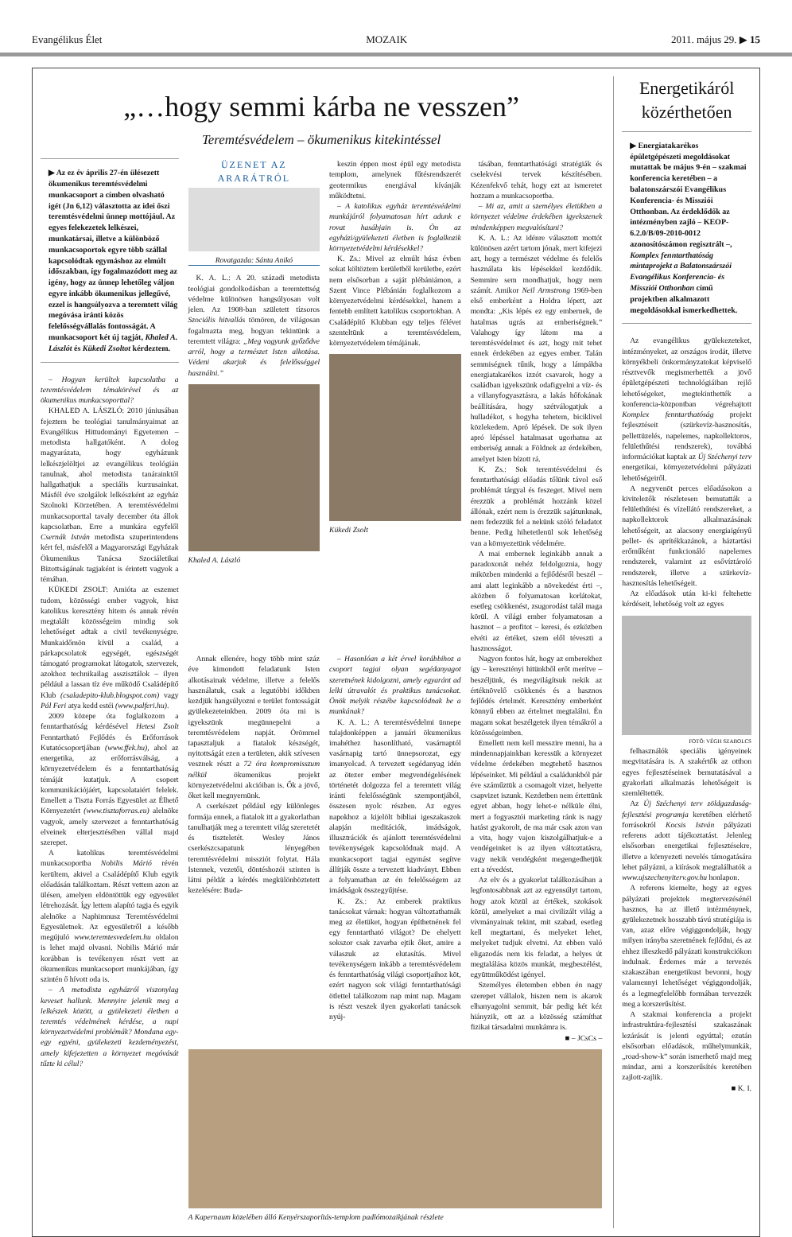Evangélikus Élet MOZAIK 2011. május 29. ▶ 15
„…hogy semmi kárba ne vesszen”
Teremtésvédelem – ökumenikus kitekintéssel
▶ Az ez év április 27-én ülésezett ökumenikus teremtésvédelmi munkacsoport a címben olvasható igét (Jn 6,12) választotta az idei őszi teremtésvédelmi ünnep mottójául. Az egyes felekezetek lelkészei, munkatársai, illetve a különböző munkacsoportok egyre több szállal kapcsolódtak egymáshoz az elmúlt időszakban, így fogalmazódott meg az igény, hogy az ünnep lehetőleg váljon egyre inkább ökumenikus jellegűvé, ezzel is hangsúlyozva a teremtett világ megóvása iránti közös felelősségvállalás fontosságát. A munkacsoport két új tagját, Khaled A. Lászlót és Kükedi Zsoltot kérdeztem.
– Hogyan kerültek kapcsolatba a teremtésvédelem témakörével és az ökumenikus munkacsoporttal?
KHALED A. LÁSZLÓ: 2010 júniusában fejeztem be teológiai tanulmányaimat az Evangélikus Hittudományi Egyetemen – metodista hallgatóként. A dolog magyarázata, hogy egyházunk lelkészjelöltjei az evangélikus teológián tanulnak, ahol metodista tanárainktól hallgathatjuk a speciális kurzusainkat. Másfél éve szolgálok lelkészként az egyház Szolnoki Körzetében. A teremtésvédelmi munkacsoporttal tavaly december óta állok kapcsolatban. Erre a munkára egyfelől Csernák István metodista szuperintendens kért fel, másfelől a Magyarországi Egyházak Ökumenikus Tanácsa Szociáletikai Bizottságának tagjaként is érintett vagyok a témában.
KÜKEDI ZSOLT: Amióta az eszemet tudom, közösségi ember vagyok, hisz katolikus keresztény hitem és annak révén megtalált közösségeim mindig sok lehetőséget adtak a civil tevékenységre. Munkaidőmön kívül a család, a párkapcsolatok egységét, egészségét támogató programokat látogatok, szervezek, azokhoz technikailag asszisztálok – ilyen például a lassan tíz éve működő Családépítő Klub (csaladepito-klub.blogspot.com) vagy Pál Feri atya kedd estéi (www.palferi.hu).
2009 közepe óta foglalkozom a fenntarthatóság kérdésével Hetesi Zsolt Fenntartható Fejlődés és Erőforrások Kutatócsoportjában (www.ffek.hu), ahol az energetika, az erőforrásválság, a környezetvédelem és a fenntarthatóság témáját kutatjuk. A csoport kommunikációjáért, kapcsolataiért felelek. Emellett a Tiszta Forrás Egyesület az Élhető Környezetért (www.tisztaforras.eu) alelnöke vagyok, amely szervezet a fenntarthatóság elveinek elterjesztésében vállal majd szerepet.
A katolikus teremtésvédelmi munkacsoportba Nobilis Márió révén kerültem, akivel a Családépítő Klub egyik előadásán találkoztam. Részt vettem azon az ülésen, amelyen eldöntöttük egy egyesület létrehozását. Így lettem alapító tagja és egyik alelnöke a Naphimnusz Teremtésvédelmi Egyesületnek. Az egyesületről a később megújuló www.teremtesvedelem.hu oldalon is lehet majd olvasni. Nobilis Márió már korábban is tevékenyen részt vett az ökumenikus munkacsoport munkájában, így szintén ő hívott oda is.
– A metodista egyházról viszonylag keveset hallunk. Mennyire jelenik meg a lelkészek között, a gyülekezeti életben a teremtés védelmének kérdése, a napi környezetvédelmi problémák? Mondana egy-egy egyéni, gyülekezeti kezdeményezést, amely kifejezetten a környezet megóvását tűzte ki célul?
ÜZENET AZ ARARÁTRÓL
Rovatgazda: Sánta Anikó
K. A. L.: A 20. századi metodista teológiai gondolkodásban a teremtettség védelme különösen hangsúlyosan volt jelen. Az 1908-ban született tízsoros Szociális hitvallás tömören, de világosan fogalmazta meg, hogyan tekintünk a teremtett világra: „Meg vagyunk győződve arról, hogy a természet Isten alkotása. Védeni akarjuk és felelősséggel használni.”
Khaled A. László
keszin éppen most épül egy metodista templom, amelynek fűtésrendszerét geotermikus energiával kívánják működtetni.
– A katolikus egyház teremtésvédelmi munkájáról folyamatosan hírt adunk e rovat hasábjain is. Ön az egyházi/gyülekezeti életben is foglalkozik környezetvédelmi kérdésekkel?
K. Zs.: Mivel az elmúlt húsz évben sokat költöztem kerületből kerületbe, ezért nem elsősorban a saját plébániámon, a Szent Vince Plébánián foglalkozom a környezetvédelmi kérdésekkel, hanem a fentebb említett katolikus csoportokban. A Családépítő Klubban egy teljes félévet szenteltünk a teremtésvédelem, környezetvédelem témájának.
Kükedi Zsolt
tásában, fenntarthatósági stratégiák és cselekvési tervek készítésében. Kézenfekvő tehát, hogy ezt az ismeretet hozzam a munkacsoportba.
– Mi az, amit a személyes életükben a környezet védelme érdekében igyekszenek mindenképpen megvalósítani?
K. A. L.: Az idénre választott mottót különösen azért tartom jónak, mert kifejezi azt, hogy a természet védelme és felelős használata kis lépésekkel kezdődik. Semmire sem mondhatjuk, hogy nem számít. Amikor Neil Armstrong 1969-ben első emberként a Holdra lépett, azt mondta: „Kis lépés ez egy embernek, de hatalmas ugrás az emberiségnek.” Valahogy így látom ma a teremtésvédelmet és azt, hogy mit tehet ennek érdekében az egyes ember. Talán semmiségnek tűnik, hogy a lámpákba energiatakarékos izzót csavarok, hogy a családban igyekszünk odafigyelni a víz- és a villanyfogyasztásra, a lakás hőfokának beállítására, hogy szétválogatjuk a hulladékot, s hogyha tehetem, biciklivel közlekedem. Apró lépések. De sok ilyen apró lépéssel hatalmasat ugorhatna az emberiség annak a Földnek az érdekében, amelyet Isten bízott rá.
K. Zs.: Sok teremtésvédelmi és fenntarthatósági előadás tőlünk távol eső problémát tárgyal és feszeget. Mivel nem érezzük a problémát hozzánk közel állónak, ezért nem is érezzük sajátunknak, nem fedezzük fel a nekünk szóló feladatot benne. Pedig hihetetlenül sok lehetőség van a környezetünk védelmére.
A mai embernek leginkább annak a paradoxonát nehéz feldolgoznia, hogy miközben mindenki a fejlődésről beszél – ami alatt leginkább a növekedést érti –, aközben ő folyamatosan korlátokat, esetleg csökkenést, zsugorodást talál maga körül. A világi ember folyamatosan a hasznot – a profitot – keresi, és ezközben elvéti az értéket, szem elől téveszti a hasznosságot.
Annak ellenére, hogy több mint száz éve kimondott feladatunk Isten alkotásainak védelme, illetve a felelős használatuk, csak a legutóbbi időkben kezdjük hangsúlyozni e terület fontosságát gyülekezeteinkben. 2009 óta mi is igyekszünk megünnepelni a teremtésvédelem napját. Örömmel tapasztaljuk a fiatalok készségét, nyitottságát ezen a területen, akik szívesen vesznek részt a 72 óra kompromisszum nélkül ökumenikus projekt környezetvédelmi akcióiban is. Ők a jövő, őket kell megnyernünk.
A cserkészet például egy különleges formája ennek, a fiatalok itt a gyakorlatban tanulhatják meg a teremtett világ szeretetét és tiszteletét. Wesley János cserkészcsapatunk lényegében teremtésvédelmi missziót folytat. Hála Istennek, vezetői, döntéshozói szinten is látni példát a kérdés megkülönböztetett kezelésére: Buda-
– Hasonlóan a két évvel korábbihoz a csoport tagjai olyan segédanyagot szeretnének kidolgozni, amely egyaránt ad lelki útravalót és praktikus tanácsokat. Önök melyik részébe kapcsolódnak be a munkának?
K. A. L.: A teremtésvédelmi ünnepe tulajdonképpen a januári ökumenikus imahéthez hasonlítható, vasárnaptól vasárnapig tartó ünnepsorozat, egy imanyolcad. A tervezett segédanyag idén az ötezer ember megvendégelésének történetét dolgozza fel a teremtett világ iránti felelősségünk szempontjából, összesen nyolc részben. Az egyes napokhoz a kijelölt bibliai igeszakaszok alapján meditációk, imádságok, illusztrációk és ajánlott teremtésvédelmi tevékenységek kapcsolódnak majd. A munkacsoport tagjai egymást segítve állítják össze a tervezett kiadványt. Ebben a folyamatban az én felelősségem az imádságok összegyűjtése.
K. Zs.: Az emberek praktikus tanácsokat várnak: hogyan változtathatnák meg az életüket, hogyan építhetnének fel egy fenntartható világot? De ehelyett sokszor csak zavarba ejtik őket, amire a válaszuk az elutasítás. Mivel tevékenységem inkább a teremtésvédelem és fenntarthatóság világi csoportjaihoz köt, ezért nagyon sok világi fenntarthatósági ötlettel találkozom nap mint nap. Magam is részt veszek ilyen gyakorlati tanácsok nyúj-
Nagyon fontos hát, hogy az emberekhez így – keresztényi hitünkből erőt merítve – beszéljünk, és megvilágítsuk nekik az értéknövelő csökkenés és a hasznos fejlődés értelmét. Keresztény emberként könnyű ebben az értelmet megtalálni. Én magam sokat beszélgetek ilyen témákról a közösségeimben.
Emellett nem kell messzire menni, ha a mindennapjainkban keressük a környezet védelme érdekében megtehető hasznos lépéseinket. Mi például a családunkból pár éve száműztük a csomagolt vizet, helyette csapvizet iszunk. Kezdetben nem értettünk egyet abban, hogy lehet-e nélküle élni, mert a fogyasztói marketing ránk is nagy hatást gyakorolt, de ma már csak azon van a vita, hogy vajon kiszolgálhatjuk-e a vendégeinket is az ilyen változtatásra, vagy nekik vendégként megengedhetjük ezt a tévedést.
Az elv és a gyakorlat találkozásában a legfontosabbnak azt az egyensúlyt tartom, hogy azok közül az értékek, szokások közül, amelyeket a mai civilizált világ a vívmányainak tekint, mit szabad, esetleg kell megtartani, és melyeket lehet, melyeket tudjuk elvetni. Az ebben való eligazodás nem kis feladat, a helyes út megtalálása közös munkát, megbeszélést, együttműködést igényel.
Személyes életemben ebben én nagy szerepet vállalok, hiszen nem is akarok elhanyagolni semmit, bár pedig két kéz hiányzik, ott az a közösség számíthat fizikai társadalmi munkámra is.
■ – JCsCs –
A Kapernaum közelében álló Kenyérszaporítás-templom padlómozaikjának részlete
Energetikáról közérthetően
▶ Energiatakarékos épületgépészeti megoldásokat mutattak be május 9-én – szakmai konferencia keretében – a balatonszárszói Evangélikus Konferencia- és Missziói Otthonban. Az érdeklődők az intézményben zajló – KEOP-6.2.0/B/09-2010-0012 azonosítószámon regisztrált –, Komplex fenntarthatóság mintaprojekt a Balatonszárszói Evangélikus Konferencia- és Missziói Otthonban című projektben alkalmazott megoldásokkal ismerkedhettek.
Az evangélikus gyülekezeteket, intézményeket, az országos irodát, illetve környékbeli önkormányzatokat képviselő résztvevők megismerhették a jövő épületgépészeti technológiáiban rejlő lehetőségeket, megtekinthették a konferencia-központban végrehajtott Komplex fenntarthatóság projekt fejlesztéseit (szürkevíz-hasznosítás, pellettüzelés, napelemes, napkollektoros, felülethűtési rendszerek), továbbá információkat kaptak az Új Széchenyi terv energetikai, környezetvédelmi pályázati lehetőségeiről.
A negyvenöt perces előadásokon a kivitelezők részletesen bemutatták a felülethűtési és vízellátó rendszereket, a napkollektorok alkalmazásának lehetőségeit, az alacsony energiaigényű pellet- és aprítékkazánok, a háztartási erőműként funkcionáló napelemes rendszerek, valamint az esővíztároló rendszerek, illetve a szürkevíz-hasznosítás lehetőségeit.
Az előadások után ki-ki feltehette kérdéseit, lehetőség volt az egyes
FOTÓ: VÉGH SZABOLCS
felhasználók speciális igényeinek megvitatására is. A szakértők az otthon egyes fejlesztéseinek bemutatásával a gyakorlati alkalmazás lehetőségeit is szemléltették.
Az Új Széchenyi terv zöldgazdaság-fejlesztési programja keretében elérhető forrásokról Kocsis István pályázati referens adott tájékoztatást. Jelenleg elsősorban energetikai fejlesztésekre, illetve a környezeti nevelés támogatására lehet pályázni, a kiírások megtalálhatók a www.ujszechenyiterv.gov.hu honlapon.
A referens kiemelte, hogy az egyes pályázati projektek megtervezésénél hasznos, ha az illető intézménynek, gyülekezetnek hosszabb távú stratégiája is van, azaz előre végiggondolják, hogy milyen irányba szeretnének fejlődni, és az ehhez illeszkedő pályázati konstrukciókon indulnak. Érdemes már a tervezés szakaszában energetikust bevonni, hogy valamennyi lehetőséget végiggondolják, és a legmegfelelőbb formában tervezzék meg a korszerűsítést.
A szakmai konferencia a projekt infrastruktúra-fejlesztési szakaszának lezárását is jelenti egyúttal; ezután elsősorban előadások, műhelymunkák, „road-show-k” során ismerhető majd meg mindaz, ami a korszerűsítés keretében zajlott-zajlik.
■ K. I.